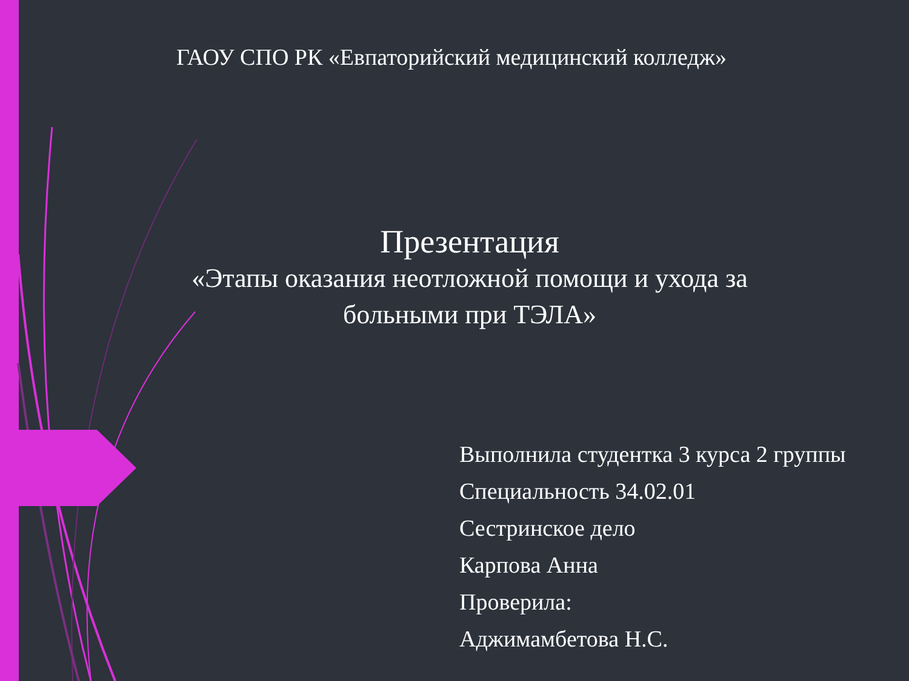ГАОУ СПО РК «Евпаторийский медицинский колледж»
Презентация
«Этапы оказания неотложной помощи и ухода за
больными при ТЭЛА»
Выполнила студентка 3 курса 2 группы
Специальность 34.02.01
Сестринское дело
Карпова Анна
Проверила:
Аджимамбетова Н.С.